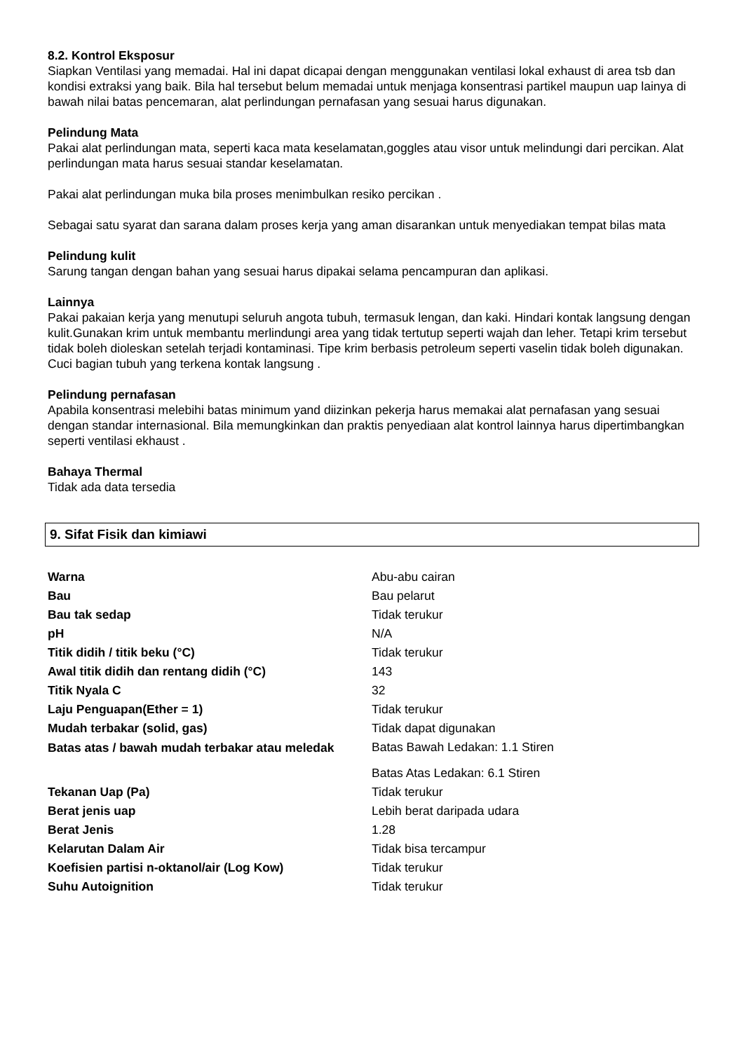8.2. Kontrol Eksposur
Siapkan Ventilasi yang memadai. Hal ini dapat dicapai dengan menggunakan ventilasi lokal exhaust di area tsb dan kondisi extraksi yang baik. Bila hal tersebut belum memadai untuk menjaga konsentrasi partikel maupun uap lainya di bawah nilai batas pencemaran, alat perlindungan pernafasan yang sesuai harus digunakan.
Pelindung Mata
Pakai alat perlindungan mata, seperti kaca mata keselamatan,goggles atau visor untuk melindungi dari percikan. Alat perlindungan mata harus sesuai standar keselamatan.
Pakai alat perlindungan muka bila proses menimbulkan resiko percikan .
Sebagai satu syarat dan sarana dalam proses kerja yang aman disarankan untuk menyediakan tempat bilas mata
Pelindung kulit
Sarung tangan dengan bahan yang sesuai harus dipakai selama pencampuran dan aplikasi.
Lainnya
Pakai pakaian kerja yang menutupi seluruh angota tubuh, termasuk lengan, dan kaki. Hindari kontak langsung dengan kulit.Gunakan krim untuk membantu merlindungi area yang tidak tertutup seperti wajah dan leher. Tetapi krim tersebut tidak boleh dioleskan setelah terjadi kontaminasi. Tipe krim berbasis petroleum seperti vaselin tidak boleh digunakan. Cuci bagian tubuh yang terkena kontak langsung .
Pelindung pernafasan
Apabila konsentrasi melebihi batas minimum yand diizinkan pekerja harus memakai alat pernafasan yang sesuai dengan standar internasional. Bila memungkinkan dan praktis penyediaan alat kontrol lainnya harus dipertimbangkan seperti ventilasi ekhaust .
Bahaya Thermal
Tidak ada data tersedia
9. Sifat Fisik dan kimiawi
| Warna | Abu-abu cairan |
| Bau | Bau pelarut |
| Bau tak sedap | Tidak terukur |
| pH | N/A |
| Titik didih / titik beku (°C) | Tidak terukur |
| Awal titik didih dan rentang didih (°C) | 143 |
| Titik Nyala C | 32 |
| Laju Penguapan(Ether = 1) | Tidak terukur |
| Mudah terbakar (solid, gas) | Tidak dapat digunakan |
| Batas atas / bawah mudah terbakar atau meledak | Batas Bawah Ledakan: 1.1 Stiren |
| | Batas Atas Ledakan: 6.1 Stiren |
| Tekanan Uap (Pa) | Tidak terukur |
| Berat jenis uap | Lebih berat daripada udara |
| Berat Jenis | 1.28 |
| Kelarutan Dalam Air | Tidak bisa tercampur |
| Koefisien partisi n-oktanol/air (Log Kow) | Tidak terukur |
| Suhu Autoignition | Tidak terukur |